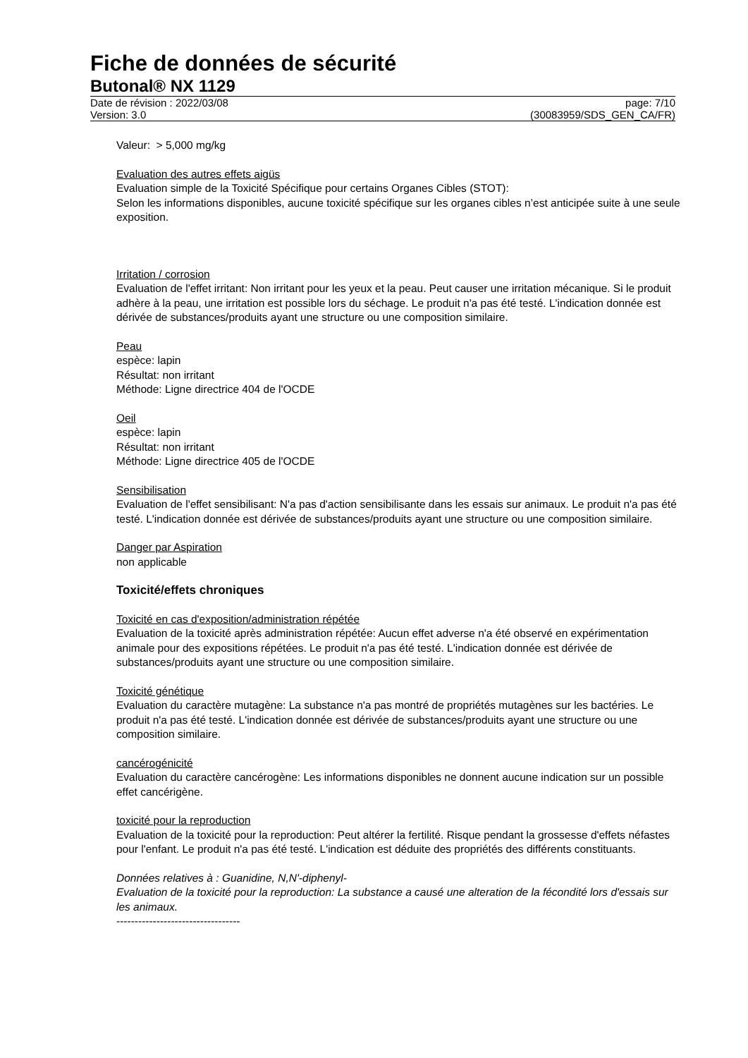Fiche de données de sécurité
Butonal® NX 1129
Date de révision : 2022/03/08 page: 7/10
Version: 3.0 (30083959/SDS_GEN_CA/FR)
Valeur: > 5,000 mg/kg
Evaluation des autres effets aigüs
Evaluation simple de la Toxicité Spécifique pour certains Organes Cibles (STOT):
Selon les informations disponibles, aucune toxicité spécifique sur les organes cibles n’est anticipée suite à une seule exposition.
Irritation / corrosion
Evaluation de l'effet irritant: Non irritant pour les yeux et la peau. Peut causer une irritation mécanique. Si le produit adhère à la peau, une irritation est possible lors du séchage. Le produit n'a pas été testé. L'indication donnée est dérivée de substances/produits ayant une structure ou une composition similaire.
Peau
espèce: lapin
Résultat: non irritant
Méthode: Ligne directrice 404 de l'OCDE
Oeil
espèce: lapin
Résultat: non irritant
Méthode: Ligne directrice 405 de l'OCDE
Sensibilisation
Evaluation de l'effet sensibilisant: N'a pas d'action sensibilisante dans les essais sur animaux. Le produit n'a pas été testé. L'indication donnée est dérivée de substances/produits ayant une structure ou une composition similaire.
Danger par Aspiration
non applicable
Toxicité/effets chroniques
Toxicité en cas d'exposition/administration répétée
Evaluation de la toxicité après administration répétée: Aucun effet adverse n'a été observé en expérimentation animale pour des expositions répétées. Le produit n'a pas été testé. L'indication donnée est dérivée de substances/produits ayant une structure ou une composition similaire.
Toxicité génétique
Evaluation du caractère mutagène: La substance n'a pas montré de propriétés mutagènes sur les bactéries. Le produit n'a pas été testé. L'indication donnée est dérivée de substances/produits ayant une structure ou une composition similaire.
cancérogénicité
Evaluation du caractère cancérogène: Les informations disponibles ne donnent aucune indication sur un possible effet cancérigène.
toxicité pour la reproduction
Evaluation de la toxicité pour la reproduction: Peut altérer la fertilité. Risque pendant la grossesse d'effets néfastes pour l'enfant. Le produit n'a pas été testé. L'indication est déduite des propriétés des différents constituants.
Données relatives à : Guanidine, N,N'-diphenyl-
Evaluation de la toxicité pour la reproduction: La substance a causé une alteration de la fécondité lors d'essais sur les animaux.
----------------------------------